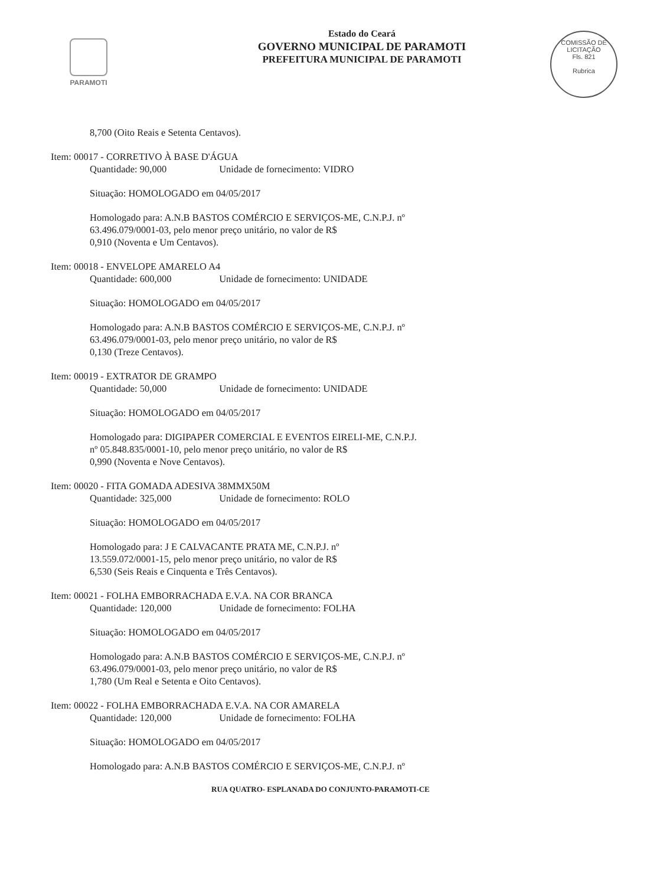PARAMOTI
Estado do Ceará
GOVERNO MUNICIPAL DE PARAMOTI
PREFEITURA MUNICIPAL DE PARAMOTI
COMISSÃO DE LICITAÇÃO
Fls. 821
Rubrica
8,700 (Oito Reais e Setenta Centavos).
Item: 00017 - CORRETIVO À BASE D'ÁGUA
Quantidade: 90,000 Unidade de fornecimento: VIDRO
Situação: HOMOLOGADO em 04/05/2017
Homologado para: A.N.B BASTOS COMÉRCIO E SERVIÇOS-ME, C.N.P.J. nº
63.496.079/0001-03, pelo menor preço unitário, no valor de R$
0,910 (Noventa e Um Centavos).
Item: 00018 - ENVELOPE AMARELO A4
Quantidade: 600,000 Unidade de fornecimento: UNIDADE
Situação: HOMOLOGADO em 04/05/2017
Homologado para: A.N.B BASTOS COMÉRCIO E SERVIÇOS-ME, C.N.P.J. nº
63.496.079/0001-03, pelo menor preço unitário, no valor de R$
0,130 (Treze Centavos).
Item: 00019 - EXTRATOR DE GRAMPO
Quantidade: 50,000 Unidade de fornecimento: UNIDADE
Situação: HOMOLOGADO em 04/05/2017
Homologado para: DIGIPAPER COMERCIAL E EVENTOS EIRELI-ME, C.N.P.J.
nº 05.848.835/0001-10, pelo menor preço unitário, no valor de R$
0,990 (Noventa e Nove Centavos).
Item: 00020 - FITA GOMADA ADESIVA 38MMX50M
Quantidade: 325,000 Unidade de fornecimento: ROLO
Situação: HOMOLOGADO em 04/05/2017
Homologado para: J E CALVACANTE PRATA ME, C.N.P.J. nº
13.559.072/0001-15, pelo menor preço unitário, no valor de R$
6,530 (Seis Reais e Cinquenta e Três Centavos).
Item: 00021 - FOLHA EMBORRACHADA E.V.A. NA COR BRANCA
Quantidade: 120,000 Unidade de fornecimento: FOLHA
Situação: HOMOLOGADO em 04/05/2017
Homologado para: A.N.B BASTOS COMÉRCIO E SERVIÇOS-ME, C.N.P.J. nº
63.496.079/0001-03, pelo menor preço unitário, no valor de R$
1,780 (Um Real e Setenta e Oito Centavos).
Item: 00022 - FOLHA EMBORRACHADA E.V.A. NA COR AMARELA
Quantidade: 120,000 Unidade de fornecimento: FOLHA
Situação: HOMOLOGADO em 04/05/2017
Homologado para: A.N.B BASTOS COMÉRCIO E SERVIÇOS-ME, C.N.P.J. nº
RUA QUATRO- ESPLANADA DO CONJUNTO-PARAMOTI-CE